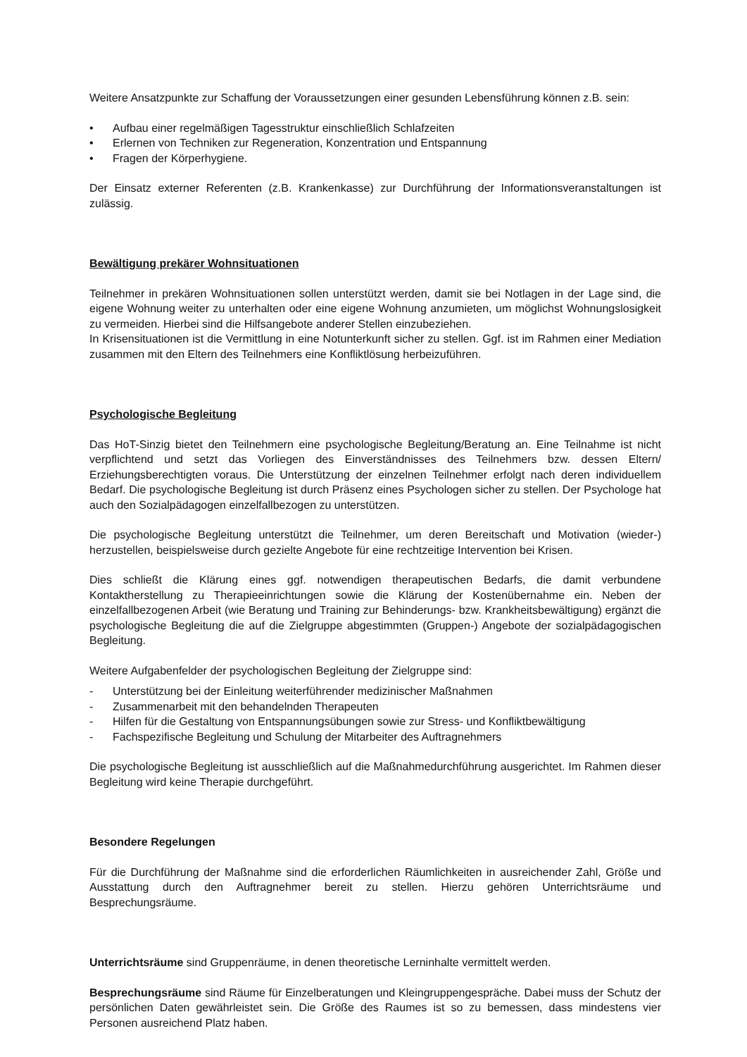Weitere Ansatzpunkte zur Schaffung der Voraussetzungen einer gesunden Lebensführung können z.B. sein:
• Aufbau einer regelmäßigen Tagesstruktur einschließlich Schlafzeiten
• Erlernen von Techniken zur Regeneration, Konzentration und Entspannung
• Fragen der Körperhygiene.
Der Einsatz externer Referenten (z.B. Krankenkasse) zur Durchführung der Informationsveranstaltungen ist zulässig.
Bewältigung prekärer Wohnsituationen
Teilnehmer in prekären Wohnsituationen sollen unterstützt werden, damit sie bei Notlagen in der Lage sind, die eigene Wohnung weiter zu unterhalten oder eine eigene Wohnung anzumieten, um möglichst Wohnungslosigkeit zu vermeiden. Hierbei sind die Hilfsangebote anderer Stellen einzubeziehen.
In Krisensituationen ist die Vermittlung in eine Notunterkunft sicher zu stellen. Ggf. ist im Rahmen einer Mediation zusammen mit den Eltern des Teilnehmers eine Konfliktlösung herbeizuführen.
Psychologische Begleitung
Das HoT-Sinzig bietet den Teilnehmern eine psychologische Begleitung/Beratung an. Eine Teilnahme ist nicht verpflichtend und setzt das Vorliegen des Einverständnisses des Teilnehmers bzw. dessen Eltern/ Erziehungsberechtigten voraus. Die Unterstützung der einzelnen Teilnehmer erfolgt nach deren individuellem Bedarf. Die psychologische Begleitung ist durch Präsenz eines Psychologen sicher zu stellen. Der Psychologe hat auch den Sozialpädagogen einzelfallbezogen zu unterstützen.
Die psychologische Begleitung unterstützt die Teilnehmer, um deren Bereitschaft und Motivation (wieder-) herzustellen, beispielsweise durch gezielte Angebote für eine rechtzeitige Intervention bei Krisen.
Dies schließt die Klärung eines ggf. notwendigen therapeutischen Bedarfs, die damit verbundene Kontaktherstellung zu Therapieeinrichtungen sowie die Klärung der Kostenübernahme ein. Neben der einzelfallbezogenen Arbeit (wie Beratung und Training zur Behinderungs- bzw. Krankheitsbewältigung) ergänzt die psychologische Begleitung die auf die Zielgruppe abgestimmten (Gruppen-) Angebote der sozialpädagogischen Begleitung.
Weitere Aufgabenfelder der psychologischen Begleitung der Zielgruppe sind:
- Unterstützung bei der Einleitung weiterführender medizinischer Maßnahmen
- Zusammenarbeit mit den behandelnden Therapeuten
- Hilfen für die Gestaltung von Entspannungsübungen sowie zur Stress- und Konfliktbewältigung
- Fachspezifische Begleitung und Schulung der Mitarbeiter des Auftragnehmers
Die psychologische Begleitung ist ausschließlich auf die Maßnahmedurchführung ausgerichtet. Im Rahmen dieser Begleitung wird keine Therapie durchgeführt.
Besondere Regelungen
Für die Durchführung der Maßnahme sind die erforderlichen Räumlichkeiten in ausreichender Zahl, Größe und Ausstattung durch den Auftragnehmer bereit zu stellen. Hierzu gehören Unterrichtsräume und Besprechungsräume.
Unterrichtsräume sind Gruppenräume, in denen theoretische Lerninhalte vermittelt werden.
Besprechungsräume sind Räume für Einzelberatungen und Kleingruppengespräche. Dabei muss der Schutz der persönlichen Daten gewährleistet sein. Die Größe des Raumes ist so zu bemessen, dass mindestens vier Personen ausreichend Platz haben.